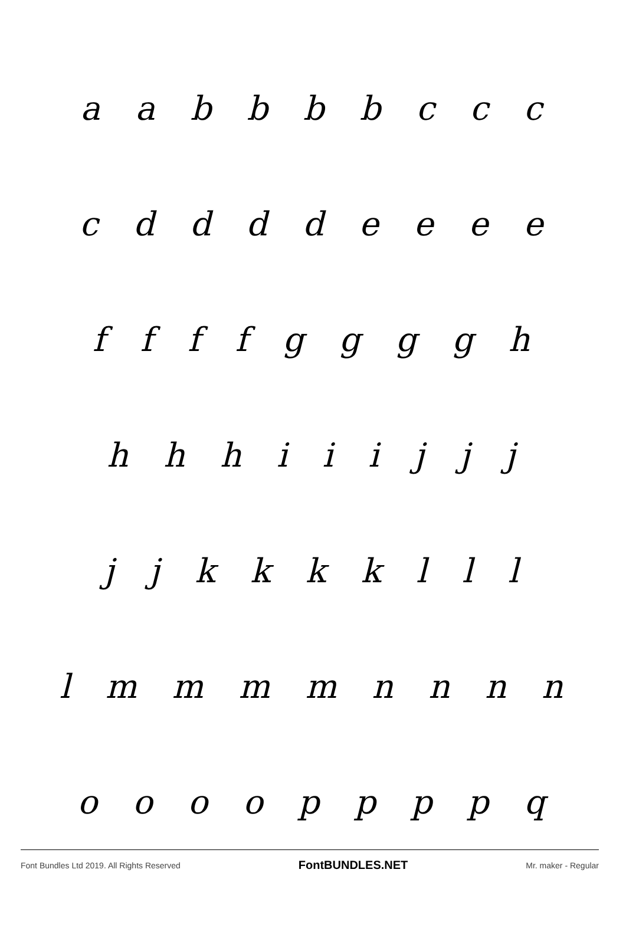a a b b b b c c c
c d d d d e e e e
f f f f g g g g h
h h h i i i j j j
j j k k k k l l l
l m m m m n n n n
o o o o p p p p q
Font Bundles Ltd 2019. All Rights Reserved FontBUNDLES.NET Mr. maker - Regular